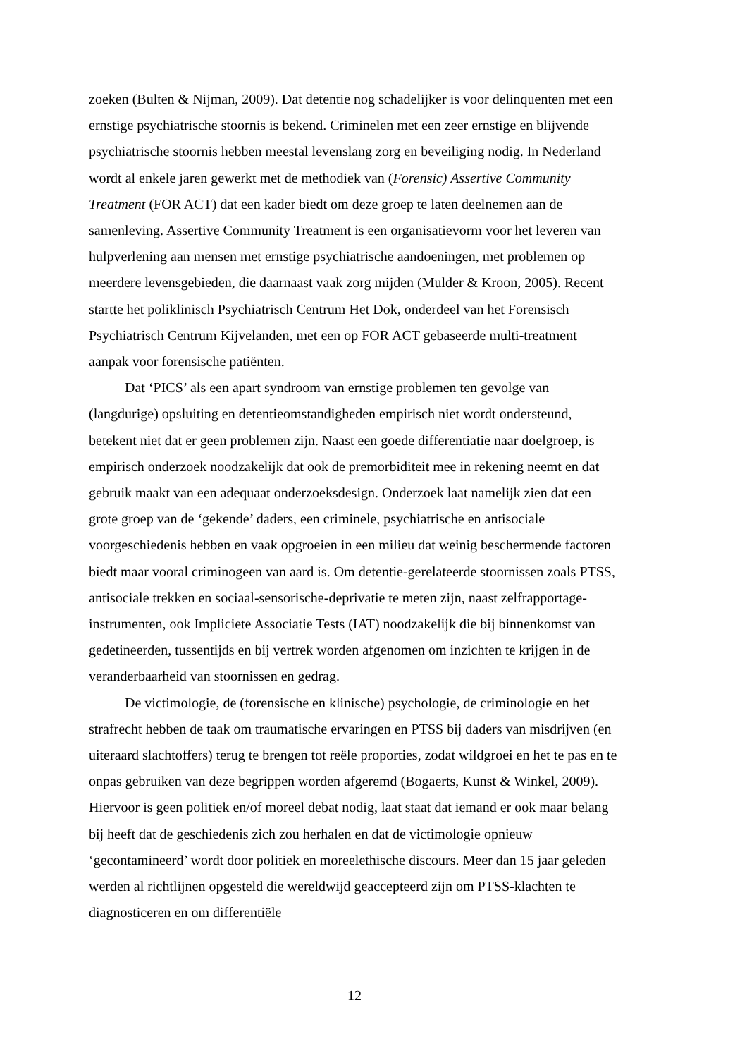zoeken (Bulten & Nijman, 2009). Dat detentie nog schadelijker is voor delinquenten met een ernstige psychiatrische stoornis is bekend. Criminelen met een zeer ernstige en blijvende psychiatrische stoornis hebben meestal levenslang zorg en beveiliging nodig. In Nederland wordt al enkele jaren gewerkt met de methodiek van (Forensic) Assertive Community Treatment (FOR ACT) dat een kader biedt om deze groep te laten deelnemen aan de samenleving. Assertive Community Treatment is een organisatievorm voor het leveren van hulpverlening aan mensen met ernstige psychiatrische aandoeningen, met problemen op meerdere levensgebieden, die daarnaast vaak zorg mijden (Mulder & Kroon, 2005). Recent startte het poliklinisch Psychiatrisch Centrum Het Dok, onderdeel van het Forensisch Psychiatrisch Centrum Kijvelanden, met een op FOR ACT gebaseerde multi-treatment aanpak voor forensische patiënten.
Dat ‘PICS’ als een apart syndroom van ernstige problemen ten gevolge van (langdurige) opsluiting en detentieomstandigheden empirisch niet wordt ondersteund, betekent niet dat er geen problemen zijn. Naast een goede differentiatie naar doelgroep, is empirisch onderzoek noodzakelijk dat ook de premorbiditeit mee in rekening neemt en dat gebruik maakt van een adequaat onderzoeksdesign. Onderzoek laat namelijk zien dat een grote groep van de ‘gekende’ daders, een criminele, psychiatrische en antisociale voorgeschiedenis hebben en vaak opgroeien in een milieu dat weinig beschermende factoren biedt maar vooral criminogeen van aard is. Om detentie-gerelateerde stoornissen zoals PTSS, antisociale trekken en sociaal-sensorische-deprivatie te meten zijn, naast zelfrapportage-instrumenten, ook Impliciete Associatie Tests (IAT) noodzakelijk die bij binnenkomst van gedetineerden, tussentijds en bij vertrek worden afgenomen om inzichten te krijgen in de veranderbaarheid van stoornissen en gedrag.
De victimologie, de (forensische en klinische) psychologie, de criminologie en het strafrecht hebben de taak om traumatische ervaringen en PTSS bij daders van misdrijven (en uiteraard slachtoffers) terug te brengen tot reële proporties, zodat wildgroei en het te pas en te onpas gebruiken van deze begrippen worden afgeremd (Bogaerts, Kunst & Winkel, 2009). Hiervoor is geen politiek en/of moreel debat nodig, laat staat dat iemand er ook maar belang bij heeft dat de geschiedenis zich zou herhalen en dat de victimologie opnieuw ‘gecontamineerd’ wordt door politiek en moreelethische discours. Meer dan 15 jaar geleden werden al richtlijnen opgesteld die wereldwijd geaccepteerd zijn om PTSS-klachten te diagnosticeren en om differentiële
12